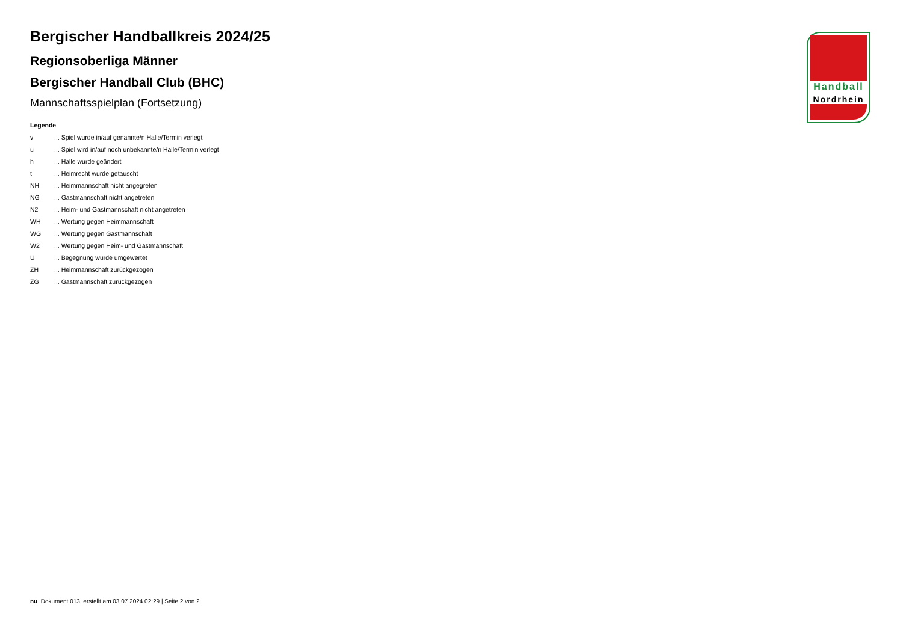Bergischer Handballkreis 2024/25
Regionsoberliga Männer
Bergischer Handball Club (BHC)
Mannschaftsspielplan (Fortsetzung)
Legende
| v | ... Spiel wurde in/auf genannte/n Halle/Termin verlegt |
| u | ... Spiel wird in/auf noch unbekannte/n Halle/Termin verlegt |
| h | ... Halle wurde geändert |
| t | ... Heimrecht wurde getauscht |
| NH | ... Heimmannschaft nicht angegreten |
| NG | ... Gastmannschaft nicht angetreten |
| N2 | ... Heim- und Gastmannschaft nicht angetreten |
| WH | ... Wertung gegen Heimmannschaft |
| WG | ... Wertung gegen Gastmannschaft |
| W2 | ... Wertung gegen Heim- und Gastmannschaft |
| U | ... Begegnung wurde umgewertet |
| ZH | ... Heimmannschaft zurückgezogen |
| ZG | ... Gastmannschaft zurückgezogen |
Handball
Nordrhein
nu .Dokument 013, erstellt am 03.07.2024 02:29 | Seite 2 von 2